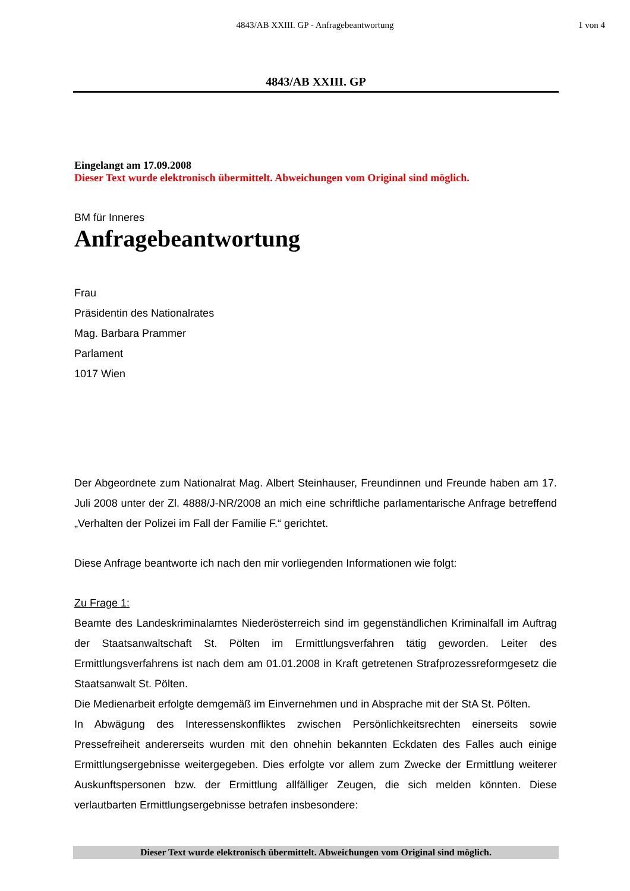4843/AB XXIII. GP - Anfragebeantwortung 1 von 4
4843/AB XXIII. GP
Eingelangt am 17.09.2008
Dieser Text wurde elektronisch übermittelt. Abweichungen vom Original sind möglich.
BM für Inneres
Anfragebeantwortung
Frau
Präsidentin des Nationalrates
Mag. Barbara Prammer
Parlament
1017 Wien
Der Abgeordnete zum Nationalrat Mag. Albert Steinhauser, Freundinnen und Freunde haben am 17. Juli 2008 unter der Zl. 4888/J-NR/2008 an mich eine schriftliche parlamentarische Anfrage betreffend „Verhalten der Polizei im Fall der Familie F.“ gerichtet.
Diese Anfrage beantworte ich nach den mir vorliegenden Informationen wie folgt:
Zu Frage 1:
Beamte des Landeskriminalamtes Niederösterreich sind im gegenständlichen Kriminalfall im Auftrag der Staatsanwaltschaft St. Pölten im Ermittlungsverfahren tätig geworden. Leiter des Ermittlungsverfahrens ist nach dem am 01.01.2008 in Kraft getretenen Strafprozessreformgesetz die Staatsanwalt St. Pölten.
Die Medienarbeit erfolgte demgemäß im Einvernehmen und in Absprache mit der StA St. Pölten.
In Abwägung des Interessenskonfliktes zwischen Persönlichkeitsrechten einerseits sowie Pressefreiheit andererseits wurden mit den ohnehin bekannten Eckdaten des Falles auch einige Ermittlungsergebnisse weitergegeben. Dies erfolgte vor allem zum Zwecke der Ermittlung weiterer Auskunftspersonen bzw. der Ermittlung allfälliger Zeugen, die sich melden könnten. Diese verlautbarten Ermittlungsergebnisse betrafen insbesondere:
Dieser Text wurde elektronisch übermittelt. Abweichungen vom Original sind möglich.